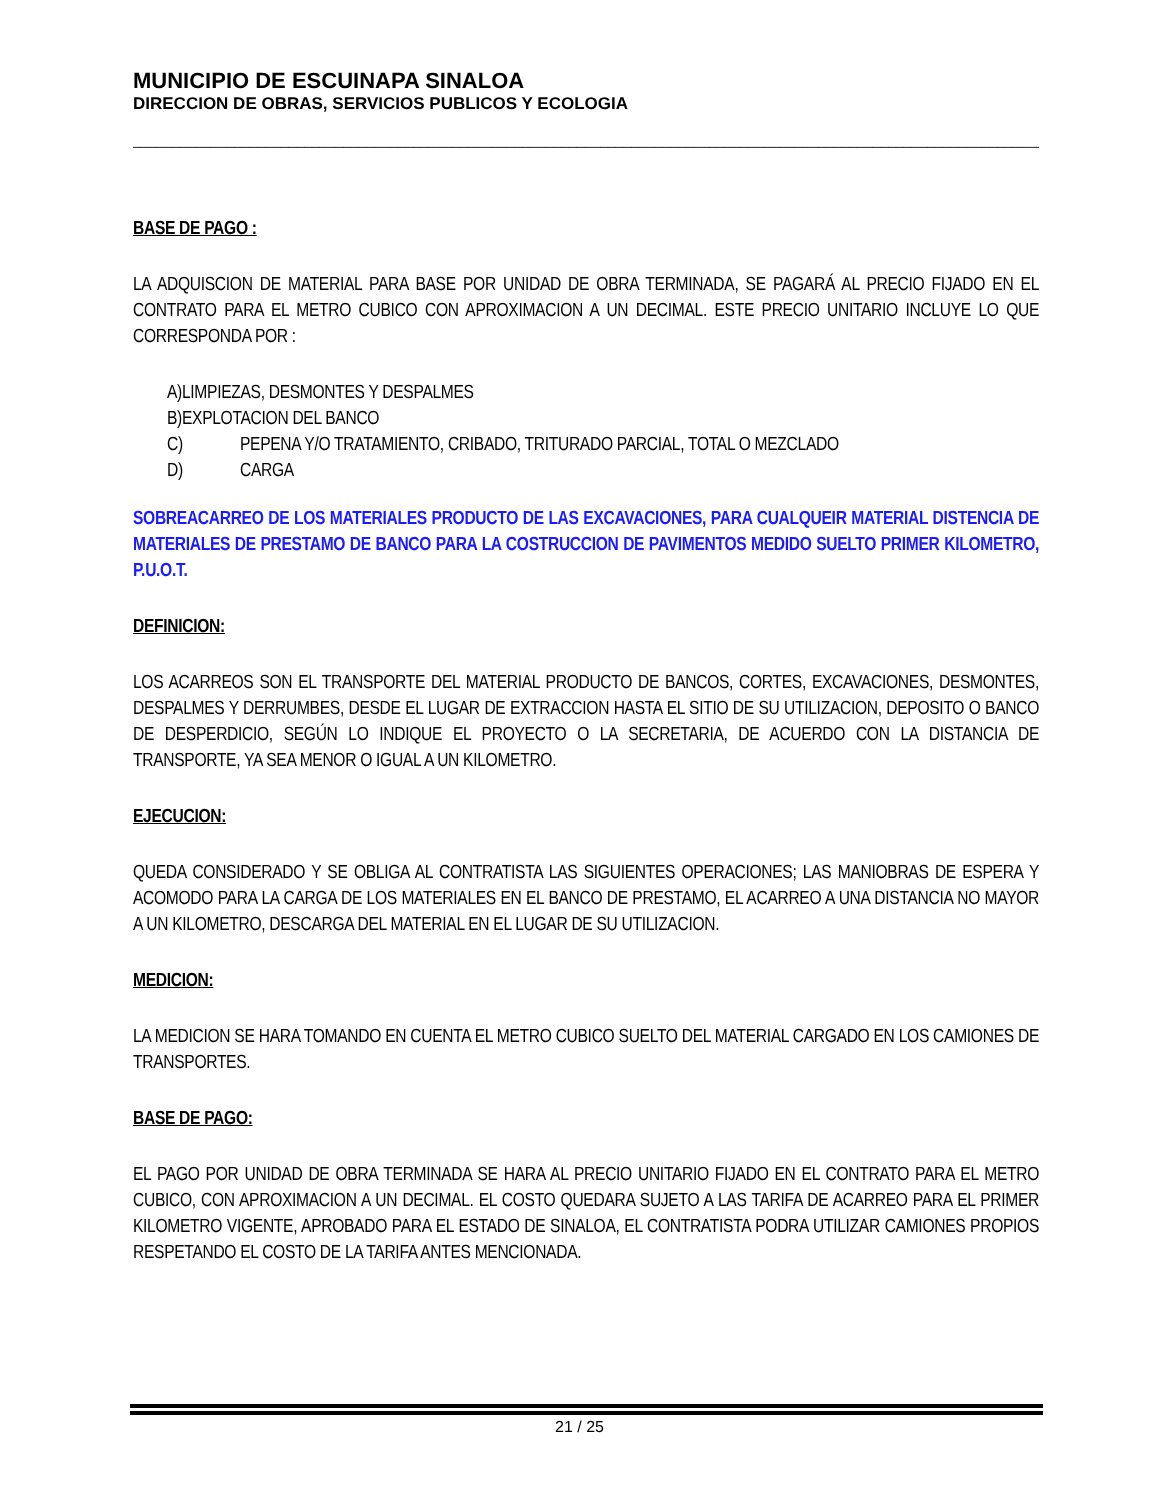MUNICIPIO DE ESCUINAPA SINALOA
DIRECCION DE OBRAS, SERVICIOS PUBLICOS Y ECOLOGIA
______________________________________________________________________________________________________________________
BASE DE PAGO :
LA ADQUISCION DE MATERIAL PARA BASE POR UNIDAD DE OBRA TERMINADA, SE PAGARÁ AL PRECIO FIJADO EN EL CONTRATO PARA EL METRO CUBICO CON APROXIMACION A UN DECIMAL. ESTE PRECIO UNITARIO INCLUYE LO QUE CORRESPONDA POR :
A)LIMPIEZAS, DESMONTES Y DESPALMES
B)EXPLOTACION DEL BANCO
C) PEPENA Y/O TRATAMIENTO, CRIBADO, TRITURADO PARCIAL, TOTAL O MEZCLADO
D) CARGA
SOBREACARREO DE LOS MATERIALES PRODUCTO DE LAS EXCAVACIONES, PARA CUALQUEIR MATERIAL DISTENCIA DE MATERIALES DE PRESTAMO DE BANCO PARA LA COSTRUCCION DE PAVIMENTOS MEDIDO SUELTO PRIMER KILOMETRO, P.U.O.T.
DEFINICION:
LOS ACARREOS SON EL TRANSPORTE DEL MATERIAL PRODUCTO DE BANCOS, CORTES, EXCAVACIONES, DESMONTES, DESPALMES Y DERRUMBES, DESDE EL LUGAR DE EXTRACCION HASTA EL SITIO DE SU UTILIZACION, DEPOSITO O BANCO DE DESPERDICIO, SEGÚN LO INDIQUE EL PROYECTO O LA SECRETARIA, DE ACUERDO CON LA DISTANCIA DE TRANSPORTE, YA SEA MENOR O IGUAL A UN KILOMETRO.
EJECUCION:
QUEDA CONSIDERADO Y SE OBLIGA AL CONTRATISTA LAS SIGUIENTES OPERACIONES; LAS MANIOBRAS DE ESPERA Y ACOMODO PARA LA CARGA DE LOS MATERIALES EN EL BANCO DE PRESTAMO, EL ACARREO A UNA DISTANCIA NO MAYOR A UN KILOMETRO, DESCARGA DEL MATERIAL EN EL LUGAR DE SU UTILIZACION.
MEDICION:
LA MEDICION SE HARA TOMANDO EN CUENTA EL METRO CUBICO SUELTO DEL MATERIAL CARGADO EN LOS CAMIONES DE TRANSPORTES.
BASE DE PAGO:
EL PAGO POR UNIDAD DE OBRA TERMINADA SE HARA AL PRECIO UNITARIO FIJADO EN EL CONTRATO PARA EL METRO CUBICO, CON APROXIMACION A UN DECIMAL. EL COSTO QUEDARA SUJETO A LAS TARIFA DE ACARREO PARA EL PRIMER KILOMETRO VIGENTE, APROBADO PARA EL ESTADO DE SINALOA, EL CONTRATISTA PODRA UTILIZAR CAMIONES PROPIOS RESPETANDO EL COSTO DE LA TARIFA ANTES MENCIONADA.
21 / 25